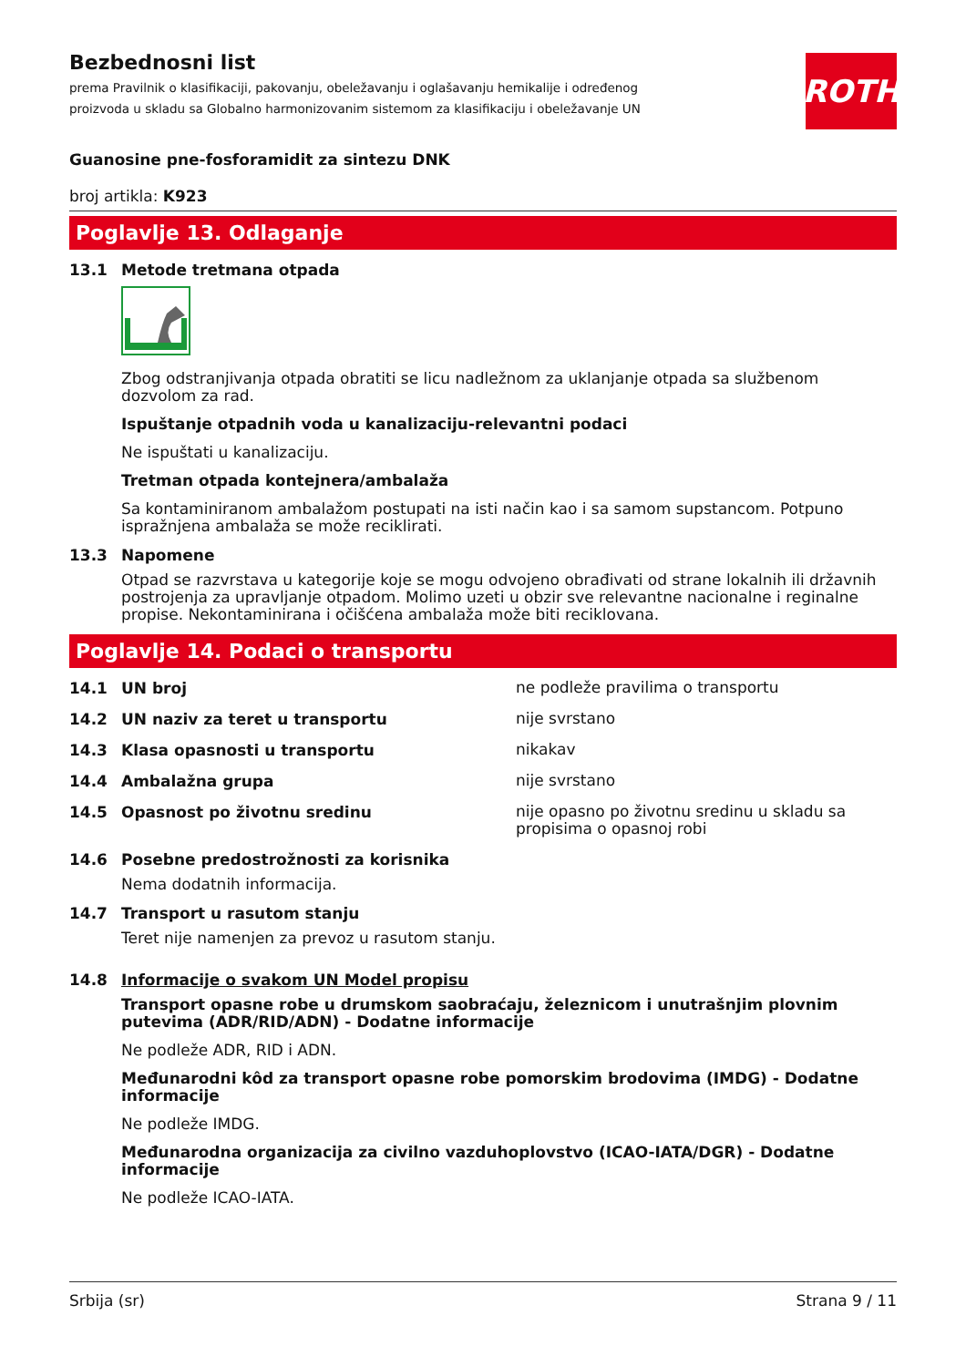ROTH
Bezbednosni list
prema Pravilnik o klasifikaciji, pakovanju, obeležavanju i oglašavanju hemikalije i određenog proizvoda u skladu sa Globalno harmonizovanim sistemom za klasifikaciju i obeležavanje UN
Guanosine pne-fosforamidit za sintezu DNK
broj artikla: K923
Poglavlje 13. Odlaganje
13.1 Metode tretmana otpada
Zbog odstranjivanja otpada obratiti se licu nadležnom za uklanjanje otpada sa službenom dozvolom za rad.
Ispuštanje otpadnih voda u kanalizaciju-relevantni podaci
Ne ispuštati u kanalizaciju.
Tretman otpada kontejnera/ambalaža
Sa kontaminiranom ambalažom postupati na isti način kao i sa samom supstancom. Potpuno ispražnjena ambalaža se može reciklirati.
13.3 Napomene
Otpad se razvrstava u kategorije koje se mogu odvojeno obrađivati od strane lokalnih ili državnih postrojenja za upravljanje otpadom. Molimo uzeti u obzir sve relevantne nacionalne i reginalne propise. Nekontaminirana i očišćena ambalaža može biti reciklovana.
Poglavlje 14. Podaci o transportu
14.1 UN broj
ne podleže pravilima o transportu
14.2 UN naziv za teret u transportu
nije svrstano
14.3 Klasa opasnosti u transportu
nikakav
14.4 Ambalažna grupa
nije svrstano
14.5 Opasnost po životnu sredinu
nije opasno po životnu sredinu u skladu sa propisima o opasnoj robi
14.6 Posebne predostrožnosti za korisnika
Nema dodatnih informacija.
14.7 Transport u rasutom stanju
Teret nije namenjen za prevoz u rasutom stanju.
14.8 Informacije o svakom UN Model propisu
Transport opasne robe u drumskom saobraćaju, železnicom i unutrašnjim plovnim putevima (ADR/RID/ADN) - Dodatne informacije
Ne podleže ADR, RID i ADN.
Međunarodni kôd za transport opasne robe pomorskim brodovima (IMDG) - Dodatne informacije
Ne podleže IMDG.
Međunarodna organizacija za civilno vazduhoplovstvo (ICAO-IATA/DGR) - Dodatne informacije
Ne podleže ICAO-IATA.
Srbija (sr) Strana 9 / 11